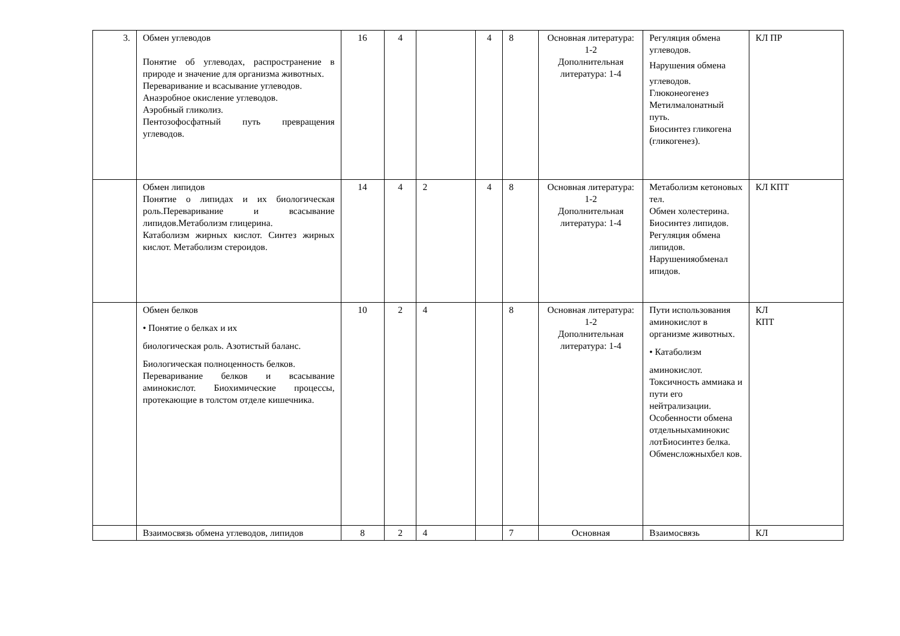| 3. | Обмен углеводов Понятие об углеводах, распространение в природе и значение для организма животных. Переваривание и всасывание углеводов. Анаэробное окисление углеводов. Аэробный гликолиз. Пентозофосфатный путь превращения углеводов. | 16 | 4 | | 4 | 8 | Основная литература: 1-2 Дополнительная литература: 1-4 | Регуляция обмена углеводов. Нарушения обмена углеводов. Глюконеогенез Метилмалонатный путь. Биосинтез гликогена (гликогенез). | КЛ ПР |
| | Обмен липидов Понятие о липидах и их биологическая роль.Переваривание и всасывание липидов.Метаболизм глицерина. Катаболизм жирных кислот. Синтез жирных кислот. Метаболизм стероидов. | 14 | 4 | 2 | 4 | 8 | Основная литература: 1-2 Дополнительная литература: 1-4 | Метаболизм кетоновых тел. Обмен холестерина. Биосинтез липидов. Регуляция обмена липидов. Нарушенияобменал ипидов. | КЛ КПТ |
| | Обмен белков • Понятие о белках и их биологическая роль. Азотистый баланс. Биологическая полноценность белков. Переваривание белков и всасывание аминокислот. Биохимические процессы, протекающие в толстом отделе кишечника. | 10 | 2 | 4 | | 8 | Основная литература: 1-2 Дополнительная литература: 1-4 | Пути использования аминокислот в организме животных. • Катаболизм аминокислот. Токсичность аммиака и пути его нейтрализации. Особенности обмена отдельныхаминокис лотБиосинтез белка. Обменсложныхбел ков. | КЛ КПТ |
| | Взаимосвязь обмена углеводов, липидов | 8 | 2 | 4 | | 7 | Основная | Взаимосвязь | КЛ |